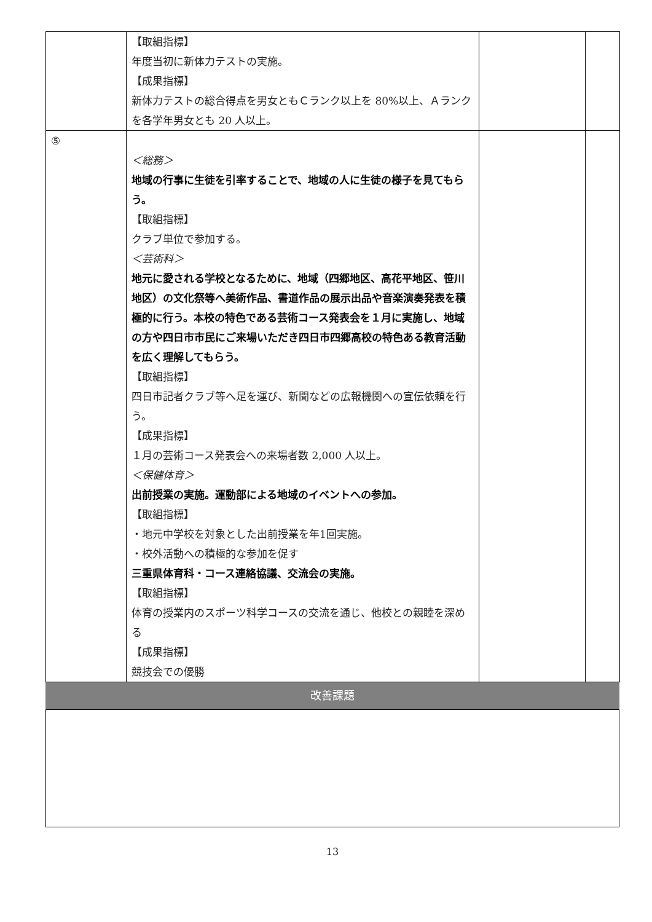| | 【取組指標】 年度当初に新体力テストの実施。 【成果指標】 新体力テストの総合得点を男女ともＣランク以上を 80%以上、Ａランクを各学年男女とも 20 人以上。 | | |
| ⑤ | ＜総務＞ 地域の行事に生徒を引率することで、地域の人に生徒の様子を見てもらう。 【取組指標】 クラブ単位で参加する。 ＜芸術科＞ 地元に愛される学校となるために、地域（四郷地区、高花平地区、笹川地区）の文化祭等へ美術作品、書道作品の展示出品や音楽演奏発表を積極的に行う。本校の特色である芸術コース発表会を１月に実施し、地域の方や四日市市民にご来場いただき四日市四郷高校の特色ある教育活動を広く理解してもらう。 【取組指標】 四日市記者クラブ等へ足を運び、新聞などの広報機関への宣伝依頼を行う。 【成果指標】 １月の芸術コース発表会への来場者数 2,000 人以上。 ＜保健体育＞ 出前授業の実施。運動部による地域のイベントへの参加。 【取組指標】 ・地元中学校を対象とした出前授業を年1回実施。 ・校外活動への積極的な参加を促す 三重県体育科・コース連絡協議、交流会の実施。 【取組指標】 体育の授業内のスポーツ科学コースの交流を通じ、他校との親睦を深める 【成果指標】 競技会での優勝 | | |
改善課題
13